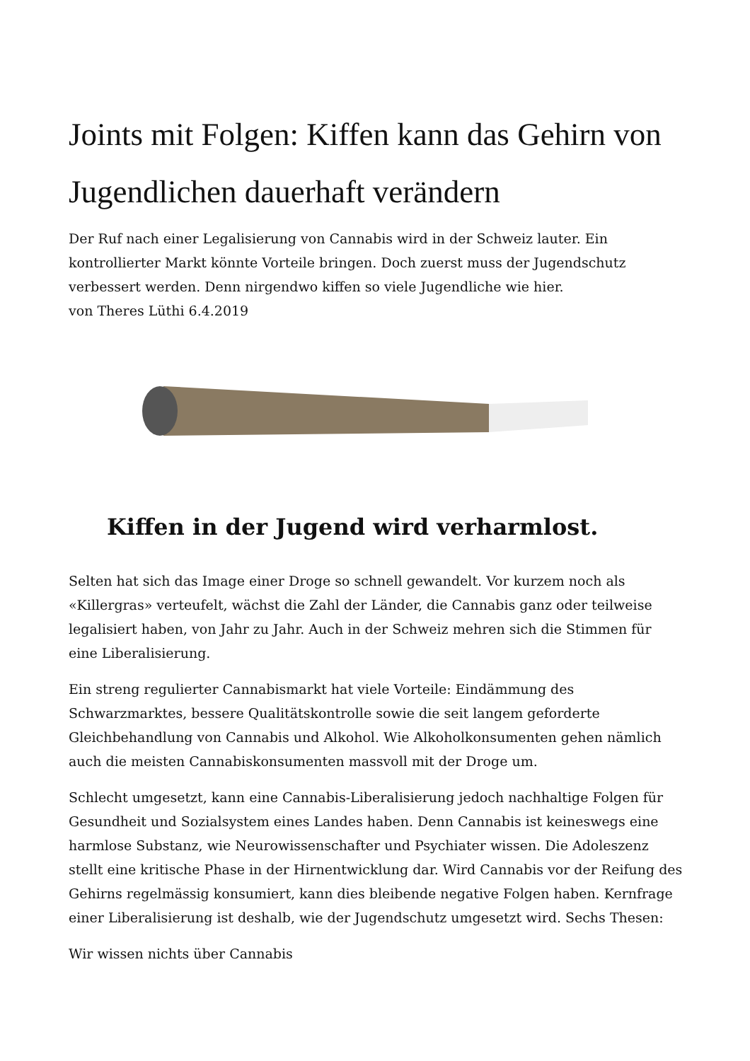Joints mit Folgen: Kiffen kann das Gehirn von Jugendlichen dauerhaft verändern
Der Ruf nach einer Legalisierung von Cannabis wird in der Schweiz lauter. Ein kontrollierter Markt könnte Vorteile bringen. Doch zuerst muss der Jugendschutz verbessert werden. Denn nirgendwo kiffen so viele Jugendliche wie hier.
von Theres Lüthi 6.4.2019
Kiffen in der Jugend wird verharmlost.
Selten hat sich das Image einer Droge so schnell gewandelt. Vor kurzem noch als «Killergras» verteufelt, wächst die Zahl der Länder, die Cannabis ganz oder teilweise legalisiert haben, von Jahr zu Jahr. Auch in der Schweiz mehren sich die Stimmen für eine Liberalisierung.
Ein streng regulierter Cannabismarkt hat viele Vorteile: Eindämmung des Schwarzmarktes, bessere Qualitätskontrolle sowie die seit langem geforderte Gleichbehandlung von Cannabis und Alkohol. Wie Alkoholkonsumenten gehen nämlich auch die meisten Cannabiskonsumenten massvoll mit der Droge um.
Schlecht umgesetzt, kann eine Cannabis-Liberalisierung jedoch nachhaltige Folgen für Gesundheit und Sozialsystem eines Landes haben. Denn Cannabis ist keineswegs eine harmlose Substanz, wie Neurowissenschafter und Psychiater wissen. Die Adoleszenz stellt eine kritische Phase in der Hirnentwicklung dar. Wird Cannabis vor der Reifung des Gehirns regelmässig konsumiert, kann dies bleibende negative Folgen haben. Kernfrage einer Liberalisierung ist deshalb, wie der Jugendschutz umgesetzt wird. Sechs Thesen:
Wir wissen nichts über Cannabis